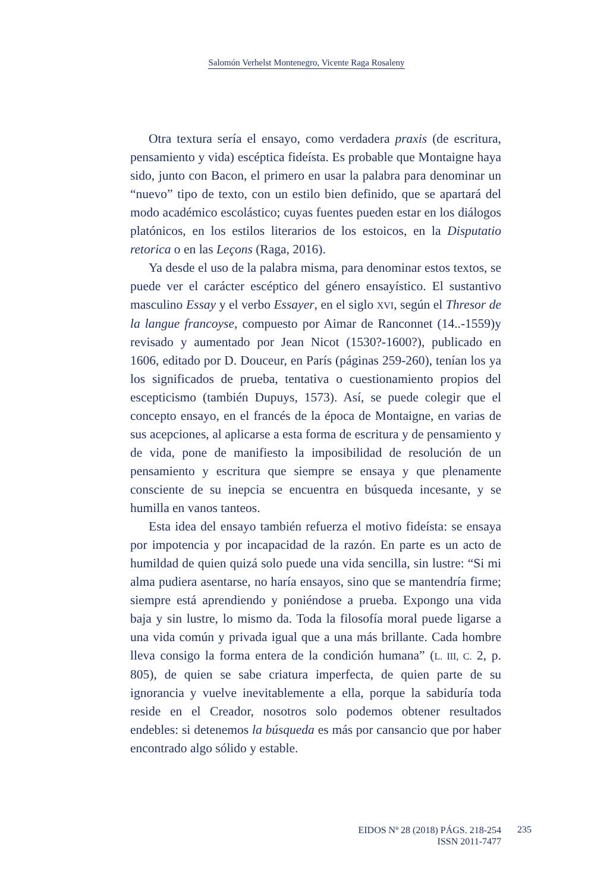Salomón Verhelst Montenegro, Vicente Raga Rosaleny
Otra textura sería el ensayo, como verdadera praxis (de escritura, pensamiento y vida) escéptica fideísta. Es probable que Montaigne haya sido, junto con Bacon, el primero en usar la palabra para denominar un “nuevo” tipo de texto, con un estilo bien definido, que se apartará del modo académico escolástico; cuyas fuentes pueden estar en los diálogos platónicos, en los estilos literarios de los estoicos, en la Disputatio retorica o en las Leçons (Raga, 2016).
Ya desde el uso de la palabra misma, para denominar estos textos, se puede ver el carácter escéptico del género ensayístico. El sustantivo masculino Essay y el verbo Essayer, en el siglo XVI, según el Thresor de la langue francoyse, compuesto por Aimar de Ranconnet (14..-1559)y revisado y aumentado por Jean Nicot (1530?-1600?), publicado en 1606, editado por D. Douceur, en París (páginas 259-260), tenían los ya los significados de prueba, tentativa o cuestionamiento propios del escepticismo (también Dupuys, 1573). Así, se puede colegir que el concepto ensayo, en el francés de la época de Montaigne, en varias de sus acepciones, al aplicarse a esta forma de escritura y de pensamiento y de vida, pone de manifiesto la imposibilidad de resolución de un pensamiento y escritura que siempre se ensaya y que plenamente consciente de su inepcia se encuentra en búsqueda incesante, y se humilla en vanos tanteos.
Esta idea del ensayo también refuerza el motivo fideísta: se ensaya por impotencia y por incapacidad de la razón. En parte es un acto de humildad de quien quizá solo puede una vida sencilla, sin lustre: “Si mi alma pudiera asentarse, no haría ensayos, sino que se mantendría firme; siempre está aprendiendo y poniéndose a prueba. Expongo una vida baja y sin lustre, lo mismo da. Toda la filosofía moral puede ligarse a una vida común y privada igual que a una más brillante. Cada hombre lleva consigo la forma entera de la condición humana” (L. III, C. 2, p. 805), de quien se sabe criatura imperfecta, de quien parte de su ignorancia y vuelve inevitablemente a ella, porque la sabiduría toda reside en el Creador, nosotros solo podemos obtener resultados endebles: si detenemos la búsqueda es más por cansancio que por haber encontrado algo sólido y estable.
EIDOS Nº 28 (2018) PÁGS. 218-254
ISSN 2011-7477
235